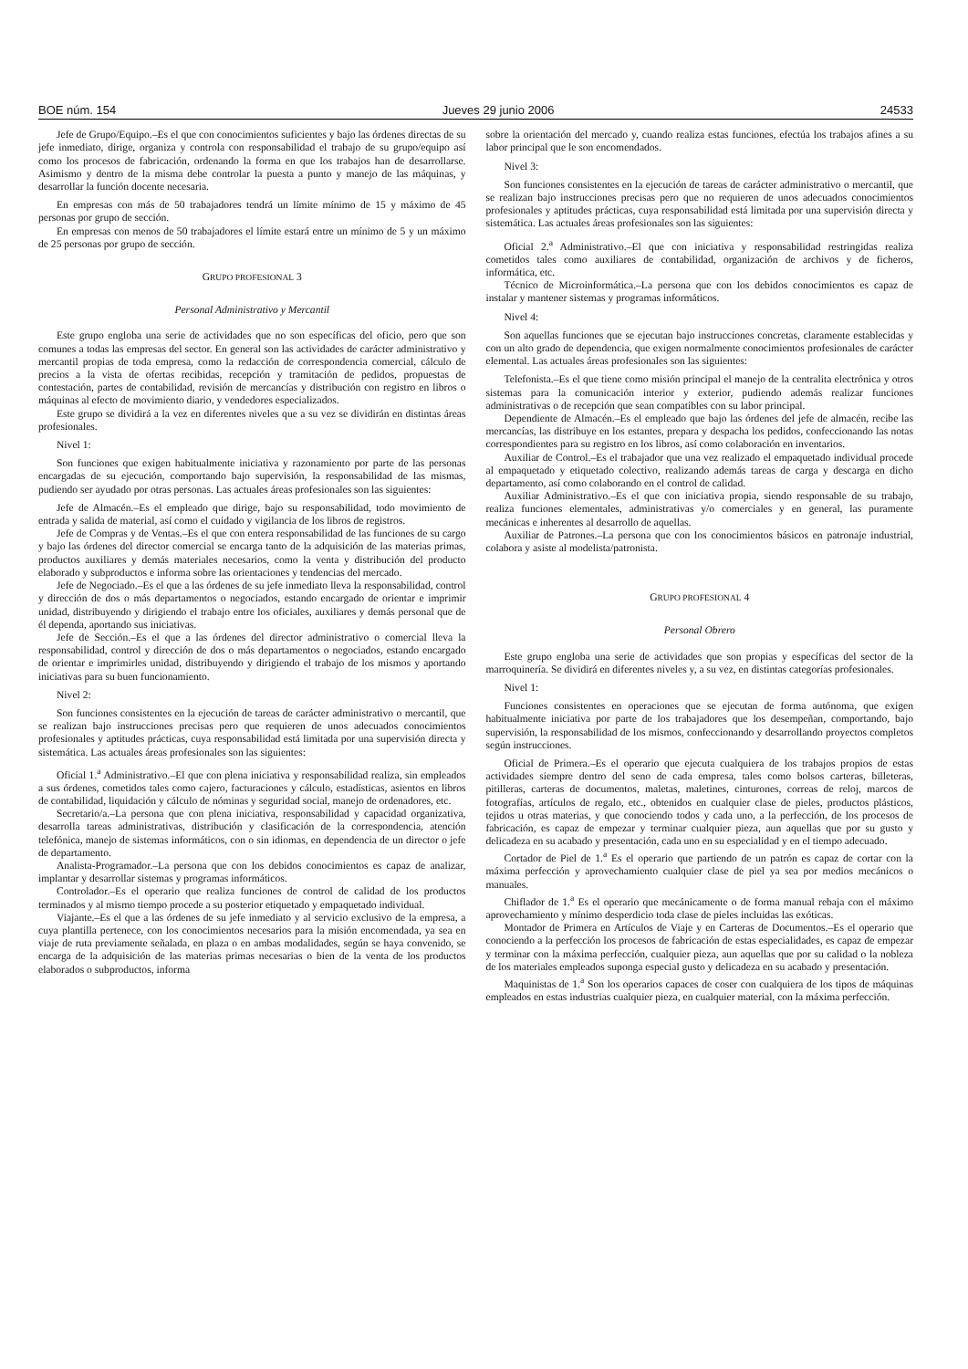BOE núm. 154 Jueves 29 junio 2006 24533
Jefe de Grupo/Equipo.–Es el que con conocimientos suficientes y bajo las órdenes directas de su jefe inmediato, dirige, organiza y controla con responsabilidad el trabajo de su grupo/equipo así como los procesos de fabricación, ordenando la forma en que los trabajos han de desarrollarse. Asimismo y dentro de la misma debe controlar la puesta a punto y manejo de las máquinas, y desarrollar la función docente necesaria.
En empresas con más de 50 trabajadores tendrá un límite mínimo de 15 y máximo de 45 personas por grupo de sección.
En empresas con menos de 50 trabajadores el límite estará entre un mínimo de 5 y un máximo de 25 personas por grupo de sección.
GRUPO PROFESIONAL 3
Personal Administrativo y Mercantil
Este grupo engloba una serie de actividades que no son específicas del oficio, pero que son comunes a todas las empresas del sector. En general son las actividades de carácter administrativo y mercantil propias de toda empresa, como la redacción de correspondencia comercial, cálculo de precios a la vista de ofertas recibidas, recepción y tramitación de pedidos, propuestas de contestación, partes de contabilidad, revisión de mercancías y distribución con registro en libros o máquinas al efecto de movimiento diario, y vendedores especializados.
Este grupo se dividirá a la vez en diferentes niveles que a su vez se dividirán en distintas áreas profesionales.
Nivel 1:
Son funciones que exigen habitualmente iniciativa y razonamiento por parte de las personas encargadas de su ejecución, comportando bajo supervisión, la responsabilidad de las mismas, pudiendo ser ayudado por otras personas. Las actuales áreas profesionales son las siguientes:
Jefe de Almacén.–Es el empleado que dirige, bajo su responsabilidad, todo movimiento de entrada y salida de material, así como el cuidado y vigilancia de los libros de registros.
Jefe de Compras y de Ventas.–Es el que con entera responsabilidad de las funciones de su cargo y bajo las órdenes del director comercial se encarga tanto de la adquisición de las materias primas, productos auxiliares y demás materiales necesarios, como la venta y distribución del producto elaborado y subproductos e informa sobre las orientaciones y tendencias del mercado.
Jefe de Negociado.–Es el que a las órdenes de su jefe inmediato lleva la responsabilidad, control y dirección de dos o más departamentos o negociados, estando encargado de orientar e imprimir unidad, distribuyendo y dirigiendo el trabajo entre los oficiales, auxiliares y demás personal que de él dependa, aportando sus iniciativas.
Jefe de Sección.–Es el que a las órdenes del director administrativo o comercial lleva la responsabilidad, control y dirección de dos o más departamentos o negociados, estando encargado de orientar e imprimirles unidad, distribuyendo y dirigiendo el trabajo de los mismos y aportando iniciativas para su buen funcionamiento.
Nivel 2:
Son funciones consistentes en la ejecución de tareas de carácter administrativo o mercantil, que se realizan bajo instrucciones precisas pero que requieren de unos adecuados conocimientos profesionales y aptitudes prácticas, cuya responsabilidad está limitada por una supervisión directa y sistemática. Las actuales áreas profesionales son las siguientes:
Oficial 1.<sup>a</sup> Administrativo.–El que con plena iniciativa y responsabilidad realiza, sin empleados a sus órdenes, cometidos tales como cajero, facturaciones y cálculo, estadísticas, asientos en libros de contabilidad, liquidación y cálculo de nóminas y seguridad social, manejo de ordenadores, etc.
Secretario/a.–La persona que con plena iniciativa, responsabilidad y capacidad organizativa, desarrolla tareas administrativas, distribución y clasificación de la correspondencia, atención telefónica, manejo de sistemas informáticos, con o sin idiomas, en dependencia de un director o jefe de departamento.
Analista-Programador.–La persona que con los debidos conocimientos es capaz de analizar, implantar y desarrollar sistemas y programas informáticos.
Controlador.–Es el operario que realiza funciones de control de calidad de los productos terminados y al mismo tiempo procede a su posterior etiquetado y empaquetado individual.
Viajante.–Es el que a las órdenes de su jefe inmediato y al servicio exclusivo de la empresa, a cuya plantilla pertenece, con los conocimientos necesarios para la misión encomendada, ya sea en viaje de ruta previamente señalada, en plaza o en ambas modalidades, según se haya convenido, se encarga de la adquisición de las materias primas necesarias o bien de la venta de los productos elaborados o subproductos, informa
sobre la orientación del mercado y, cuando realiza estas funciones, efectúa los trabajos afines a su labor principal que le son encomendados.
Nivel 3:
Son funciones consistentes en la ejecución de tareas de carácter administrativo o mercantil, que se realizan bajo instrucciones precisas pero que no requieren de unos adecuados conocimientos profesionales y aptitudes prácticas, cuya responsabilidad está limitada por una supervisión directa y sistemática. Las actuales áreas profesionales son las siguientes:
Oficial 2.<sup>a</sup> Administrativo.–El que con iniciativa y responsabilidad restringidas realiza cometidos tales como auxiliares de contabilidad, organización de archivos y de ficheros, informática, etc.
Técnico de Microinformática.–La persona que con los debidos conocimientos es capaz de instalar y mantener sistemas y programas informáticos.
Nivel 4:
Son aquellas funciones que se ejecutan bajo instrucciones concretas, claramente establecidas y con un alto grado de dependencia, que exigen normalmente conocimientos profesionales de carácter elemental. Las actuales áreas profesionales son las siguientes:
Telefonista.–Es el que tiene como misión principal el manejo de la centralita electrónica y otros sistemas para la comunicación interior y exterior, pudiendo además realizar funciones administrativas o de recepción que sean compatibles con su labor principal.
Dependiente de Almacén.–Es el empleado que bajo las órdenes del jefe de almacén, recibe las mercancías, las distribuye en los estantes, prepara y despacha los pedidos, confeccionando las notas correspondientes para su registro en los libros, así como colaboración en inventarios.
Auxiliar de Control.–Es el trabajador que una vez realizado el empaquetado individual procede al empaquetado y etiquetado colectivo, realizando además tareas de carga y descarga en dicho departamento, así como colaborando en el control de calidad.
Auxiliar Administrativo.–Es el que con iniciativa propia, siendo responsable de su trabajo, realiza funciones elementales, administrativas y/o comerciales y en general, las puramente mecánicas e inherentes al desarrollo de aquellas.
Auxiliar de Patrones.–La persona que con los conocimientos básicos en patronaje industrial, colabora y asiste al modelista/patronista.
GRUPO PROFESIONAL 4
Personal Obrero
Este grupo engloba una serie de actividades que son propias y específicas del sector de la marroquinería. Se dividirá en diferentes niveles y, a su vez, en distintas categorías profesionales.
Nivel 1:
Funciones consistentes en operaciones que se ejecutan de forma autónoma, que exigen habitualmente iniciativa por parte de los trabajadores que los desempeñan, comportando, bajo supervisión, la responsabilidad de los mismos, confeccionando y desarrollando proyectos completos según instrucciones.
Oficial de Primera.–Es el operario que ejecuta cualquiera de los trabajos propios de estas actividades siempre dentro del seno de cada empresa, tales como bolsos carteras, billeteras, pitilleras, carteras de documentos, maletas, maletines, cinturones, correas de reloj, marcos de fotografías, artículos de regalo, etc., obtenidos en cualquier clase de pieles, productos plásticos, tejidos u otras materias, y que conociendo todos y cada uno, a la perfección, de los procesos de fabricación, es capaz de empezar y terminar cualquier pieza, aun aquellas que por su gusto y delicadeza en su acabado y presentación, cada uno en su especialidad y en el tiempo adecuado.
Cortador de Piel de 1.<sup>a</sup> Es el operario que partiendo de un patrón es capaz de cortar con la máxima perfección y aprovechamiento cualquier clase de piel ya sea por medios mecánicos o manuales.
Chiflador de 1.<sup>a</sup> Es el operario que mecánicamente o de forma manual rebaja con el máximo aprovechamiento y mínimo desperdicio toda clase de pieles incluidas las exóticas.
Montador de Primera en Artículos de Viaje y en Carteras de Documentos.–Es el operario que conociendo a la perfección los procesos de fabricación de estas especialidades, es capaz de empezar y terminar con la máxima perfección, cualquier pieza, aun aquellas que por su calidad o la nobleza de los materiales empleados suponga especial gusto y delicadeza en su acabado y presentación.
Maquinistas de 1.<sup>a</sup> Son los operarios capaces de coser con cualquiera de los tipos de máquinas empleados en estas industrias cualquier pieza, en cualquier material, con la máxima perfección.